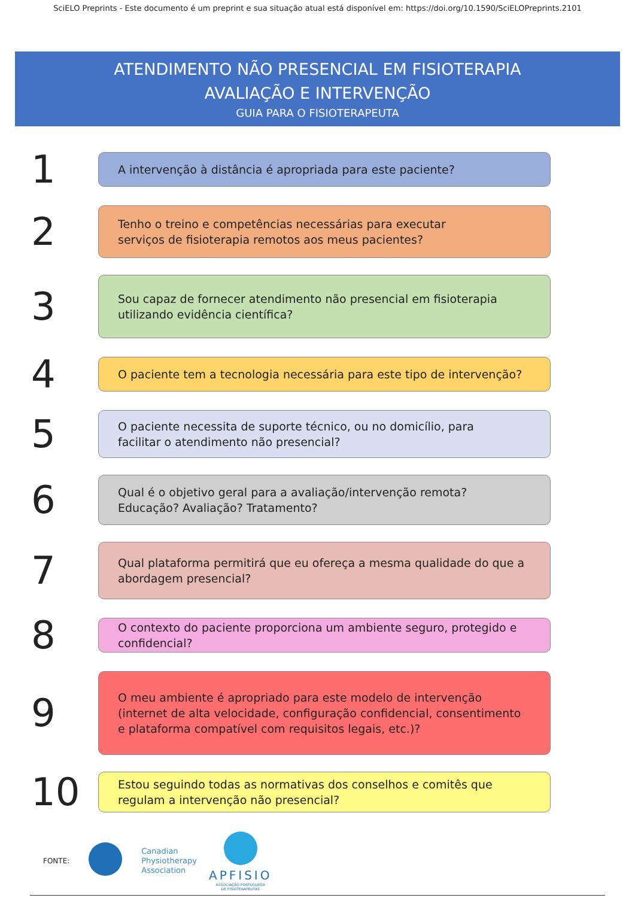SciELO Preprints - Este documento é um preprint e sua situação atual está disponível em: https://doi.org/10.1590/SciELOPreprints.2101
ATENDIMENTO NÃO PRESENCIAL EM FISIOTERAPIA
AVALIAÇÃO E INTERVENÇÃO
GUIA PARA O FISIOTERAPEUTA
1
A intervenção à distância é apropriada para este paciente?
2
Tenho o treino e competências necessárias para executar
serviços de fisioterapia remotos aos meus pacientes?
3
Sou capaz de fornecer atendimento não presencial em fisioterapia
utilizando evidência científica?
4
O paciente tem a tecnologia necessária para este tipo de intervenção?
5
O paciente necessita de suporte técnico, ou no domicílio, para
facilitar o atendimento não presencial?
6
Qual é o objetivo geral para a avaliação/intervenção remota? Educação? Avaliação? Tratamento?
7
Qual plataforma permitirá que eu ofereça a mesma qualidade do que a abordagem presencial?
8
O contexto do paciente proporciona um ambiente seguro, protegido e confidencial?
9
O meu ambiente é apropriado para este modelo de intervenção (internet de alta velocidade, configuração confidencial, consentimento e plataforma compatível com requisitos legais, etc.)?
10
Estou seguindo todas as normativas dos conselhos e comitês que regulam a intervenção não presencial?
FONTE:
Canadian
Physiotherapy
Association
APFISIO
ASSOCIAÇÃO PORTUGUESA
DE FISIOTERAPEUTAS